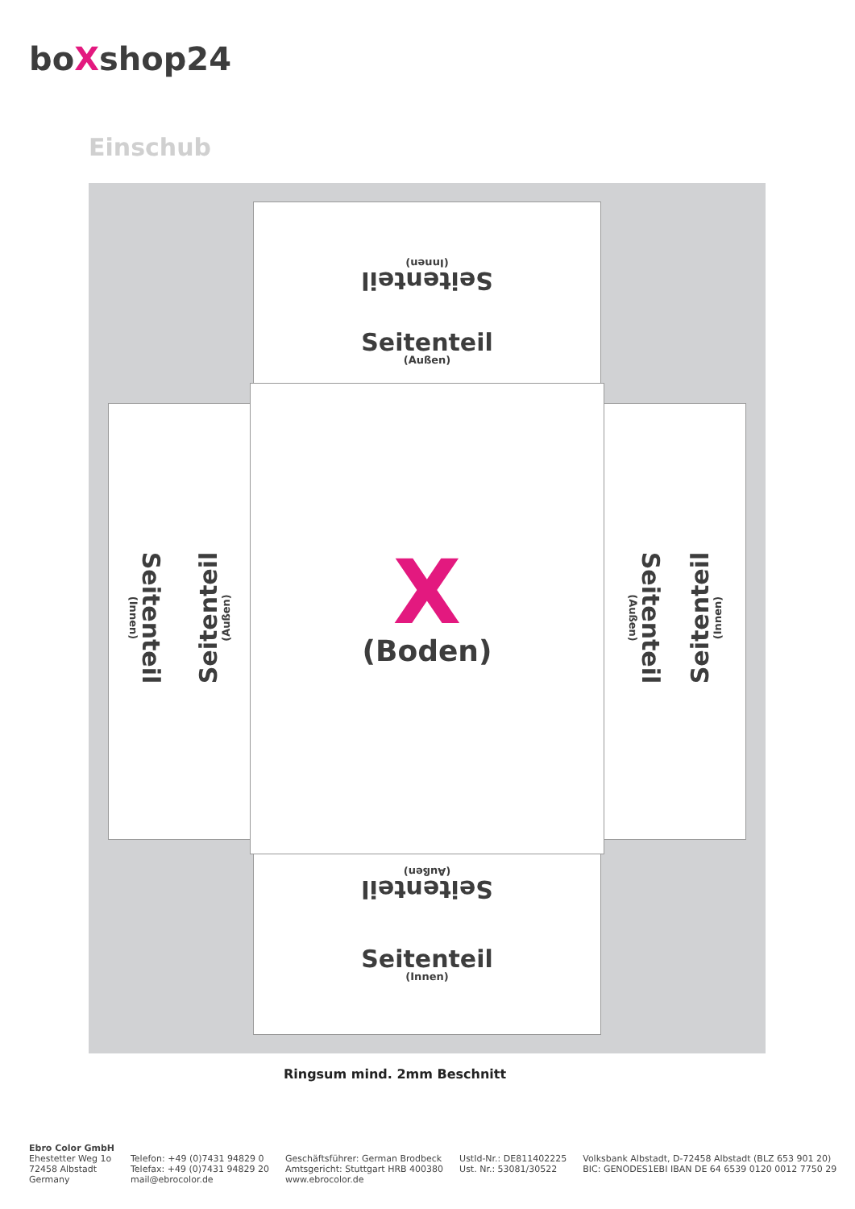boXshop24
Einschub
Seitenteil
(Innen)
Seitenteil
(Außen)
Seitenteil
(Innen)
Seitenteil
(Außen)
X
(Boden)
Seitenteil
(Außen)
Seitenteil
(Innen)
Seitenteil
(Außen)
Seitenteil
(Innen)
Ringsum mind. 2mm Beschnitt
Ebro Color GmbH
Ehestetter Weg 1o
72458 Albstadt
Germany
Telefon: +49 (0)7431 94829 0
Telefax: +49 (0)7431 94829 20
mail@ebrocolor.de
Geschäftsführer: German Brodbeck
Amtsgericht: Stuttgart HRB 400380
www.ebrocolor.de
UstId-Nr.: DE811402225
Ust. Nr.: 53081/30522
Volksbank Albstadt, D-72458 Albstadt (BLZ 653 901 20)
BIC: GENODES1EBI IBAN DE 64 6539 0120 0012 7750 29